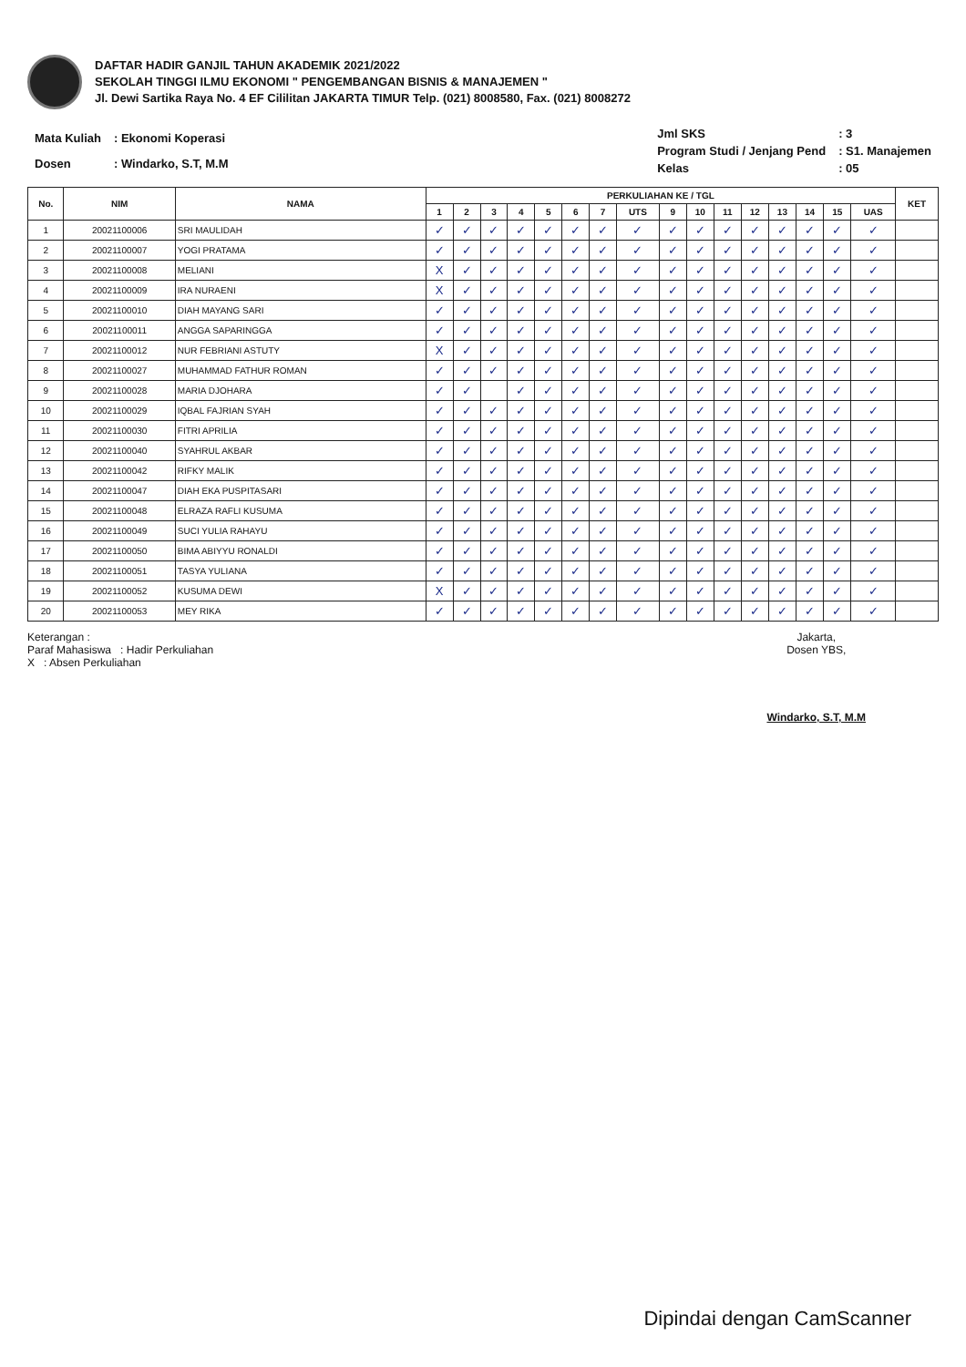DAFTAR HADIR GANJIL TAHUN AKADEMIK 2021/2022
SEKOLAH TINGGI ILMU EKONOMI " PENGEMBANGAN BISNIS & MANAJEMEN "
Jl. Dewi Sartika Raya No. 4 EF Cililitan JAKARTA TIMUR Telp. (021) 8008580, Fax. (021) 8008272
| Mata Kuliah | : Ekonomi Koperasi |
| Dosen | : Windarko, S.T, M.M |
| Jml SKS | : 3 |
| Program Studi / Jenjang Pend | : S1. Manajemen |
| Kelas | : 05 |
| No. | NIM | NAMA | PERKULIAHAN KE / TGL | | | | | | | | | | | | | | | | KET |
| --- | --- | --- | --- | --- | --- | --- | --- | --- | --- | --- | --- | --- | --- | --- | --- | --- | --- | --- | --- |
| | | | 1 | 2 | 3 | 4 | 5 | 6 | 7 | UTS | 9 | 10 | 11 | 12 | 13 | 14 | 15 | UAS | |
| 1 | 20021100006 | SRI MAULIDAH | ✓ | ✓ | ✓ | ✓ | ✓ | ✓ | ✓ | ✓ | ✓ | ✓ | ✓ | ✓ | ✓ | ✓ | ✓ | ✓ | |
| 2 | 20021100007 | YOGI PRATAMA | ✓ | ✓ | ✓ | ✓ | ✓ | ✓ | ✓ | ✓ | ✓ | ✓ | ✓ | ✓ | ✓ | ✓ | ✓ | ✓ | |
| 3 | 20021100008 | MELIANI | X | ✓ | ✓ | ✓ | ✓ | ✓ | ✓ | ✓ | ✓ | ✓ | ✓ | ✓ | ✓ | ✓ | ✓ | ✓ | |
| 4 | 20021100009 | IRA NURAENI | X | ✓ | ✓ | ✓ | ✓ | ✓ | ✓ | ✓ | ✓ | ✓ | ✓ | ✓ | ✓ | ✓ | ✓ | ✓ | |
| 5 | 20021100010 | DIAH MAYANG SARI | ✓ | ✓ | ✓ | ✓ | ✓ | ✓ | ✓ | ✓ | ✓ | ✓ | ✓ | ✓ | ✓ | ✓ | ✓ | ✓ | |
| 6 | 20021100011 | ANGGA SAPARINGGA | ✓ | ✓ | ✓ | ✓ | ✓ | ✓ | ✓ | ✓ | ✓ | ✓ | ✓ | ✓ | ✓ | ✓ | ✓ | ✓ | |
| 7 | 20021100012 | NUR FEBRIANI ASTUTY | X | ✓ | ✓ | ✓ | ✓ | ✓ | ✓ | ✓ | ✓ | ✓ | ✓ | ✓ | ✓ | ✓ | ✓ | ✓ | |
| 8 | 20021100027 | MUHAMMAD FATHUR ROMAN | ✓ | ✓ | ✓ | ✓ | ✓ | ✓ | ✓ | ✓ | ✓ | ✓ | ✓ | ✓ | ✓ | ✓ | ✓ | ✓ | |
| 9 | 20021100028 | MARIA DJOHARA | ✓ | ✓ | | ✓ | ✓ | ✓ | ✓ | ✓ | ✓ | ✓ | ✓ | ✓ | ✓ | ✓ | ✓ | ✓ | |
| 10 | 20021100029 | IQBAL FAJRIAN SYAH | ✓ | ✓ | ✓ | ✓ | ✓ | ✓ | ✓ | ✓ | ✓ | ✓ | ✓ | ✓ | ✓ | ✓ | ✓ | ✓ | |
| 11 | 20021100030 | FITRI APRILIA | ✓ | ✓ | ✓ | ✓ | ✓ | ✓ | ✓ | ✓ | ✓ | ✓ | ✓ | ✓ | ✓ | ✓ | ✓ | ✓ | |
| 12 | 20021100040 | SYAHRUL AKBAR | ✓ | ✓ | ✓ | ✓ | ✓ | ✓ | ✓ | ✓ | ✓ | ✓ | ✓ | ✓ | ✓ | ✓ | ✓ | ✓ | |
| 13 | 20021100042 | RIFKY MALIK | ✓ | ✓ | ✓ | ✓ | ✓ | ✓ | ✓ | ✓ | ✓ | ✓ | ✓ | ✓ | ✓ | ✓ | ✓ | ✓ | |
| 14 | 20021100047 | DIAH EKA PUSPITASARI | ✓ | ✓ | ✓ | ✓ | ✓ | ✓ | ✓ | ✓ | ✓ | ✓ | ✓ | ✓ | ✓ | ✓ | ✓ | ✓ | |
| 15 | 20021100048 | ELRAZA RAFLI KUSUMA | ✓ | ✓ | ✓ | ✓ | ✓ | ✓ | ✓ | ✓ | ✓ | ✓ | ✓ | ✓ | ✓ | ✓ | ✓ | ✓ | |
| 16 | 20021100049 | SUCI YULIA RAHAYU | ✓ | ✓ | ✓ | ✓ | ✓ | ✓ | ✓ | ✓ | ✓ | ✓ | ✓ | ✓ | ✓ | ✓ | ✓ | ✓ | |
| 17 | 20021100050 | BIMA ABIYYU RONALDI | ✓ | ✓ | ✓ | ✓ | ✓ | ✓ | ✓ | ✓ | ✓ | ✓ | ✓ | ✓ | ✓ | ✓ | ✓ | ✓ | |
| 18 | 20021100051 | TASYA YULIANA | ✓ | ✓ | ✓ | ✓ | ✓ | ✓ | ✓ | ✓ | ✓ | ✓ | ✓ | ✓ | ✓ | ✓ | ✓ | ✓ | |
| 19 | 20021100052 | KUSUMA DEWI | X | ✓ | ✓ | ✓ | ✓ | ✓ | ✓ | ✓ | ✓ | ✓ | ✓ | ✓ | ✓ | ✓ | ✓ | ✓ | |
| 20 | 20021100053 | MEY RIKA | ✓ | ✓ | ✓ | ✓ | ✓ | ✓ | ✓ | ✓ | ✓ | ✓ | ✓ | ✓ | ✓ | ✓ | ✓ | ✓ | |
Keterangan :
Paraf Mahasiswa : Hadir Perkuliahan
X : Absen Perkuliahan
Jakarta,
Dosen YBS,
Windarko, S.T, M.M
Dipindai dengan CamScanner